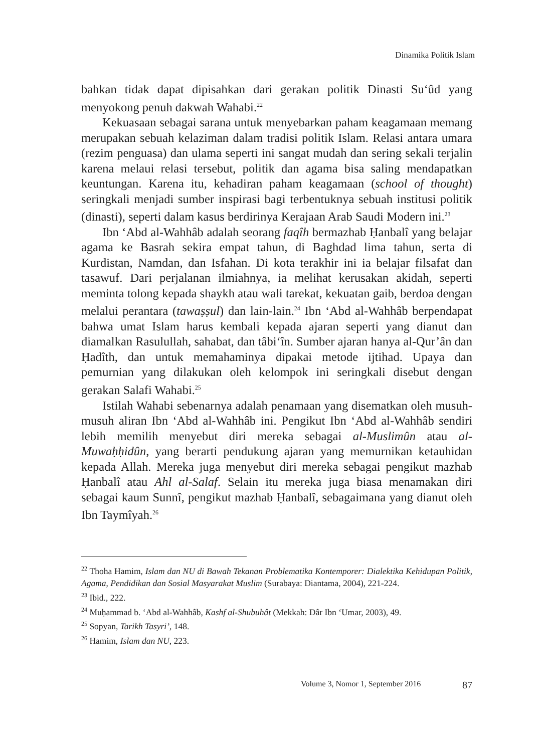Dinamika Politik Islam
bahkan tidak dapat dipisahkan dari gerakan politik Dinasti Su‘ûd yang menyokong penuh dakwah Wahabi.<sup>22</sup>
Kekuasaan sebagai sarana untuk menyebarkan paham keagamaan memang merupakan sebuah kelaziman dalam tradisi politik Islam. Relasi antara umara (rezim penguasa) dan ulama seperti ini sangat mudah dan sering sekali terjalin karena melaui relasi tersebut, politik dan agama bisa saling mendapatkan keuntungan. Karena itu, kehadiran paham keagamaan (school of thought) seringkali menjadi sumber inspirasi bagi terbentuknya sebuah institusi politik (dinasti), seperti dalam kasus berdirinya Kerajaan Arab Saudi Modern ini.<sup>23</sup>
Ibn ‘Abd al-Wahhâb adalah seorang faqîh bermazhab Ḥanbalî yang belajar agama ke Basrah sekira empat tahun, di Baghdad lima tahun, serta di Kurdistan, Namdan, dan Isfahan. Di kota terakhir ini ia belajar filsafat dan tasawuf. Dari perjalanan ilmiahnya, ia melihat kerusakan akidah, seperti meminta tolong kepada shaykh atau wali tarekat, kekuatan gaib, berdoa dengan melalui perantara (tawaṣṣul) dan lain-lain.<sup>24</sup> Ibn ‘Abd al-Wahhâb berpendapat bahwa umat Islam harus kembali kepada ajaran seperti yang dianut dan diamalkan Rasulullah, sahabat, dan tâbi‘în. Sumber ajaran hanya al-Qur’ân dan Ḥadîth, dan untuk memahaminya dipakai metode ijtihad. Upaya dan pemurnian yang dilakukan oleh kelompok ini seringkali disebut dengan gerakan Salafi Wahabi.<sup>25</sup>
Istilah Wahabi sebenarnya adalah penamaan yang disematkan oleh musuh-musuh aliran Ibn ‘Abd al-Wahhâb ini. Pengikut Ibn ‘Abd al-Wahhâb sendiri lebih memilih menyebut diri mereka sebagai al-Muslimûn atau al-Muwaḥḥidûn, yang berarti pendukung ajaran yang memurnikan ketauhidan kepada Allah. Mereka juga menyebut diri mereka sebagai pengikut mazhab Ḥanbalî atau Ahl al-Salaf. Selain itu mereka juga biasa menamakan diri sebagai kaum Sunnî, pengikut mazhab Ḥanbalî, sebagaimana yang dianut oleh Ibn Taymîyah.<sup>26</sup>
<sup>22</sup> Thoha Hamim, Islam dan NU di Bawah Tekanan Problematika Kontemporer: Dialektika Kehidupan Politik, Agama, Pendidikan dan Sosial Masyarakat Muslim (Surabaya: Diantama, 2004), 221-224.
<sup>23</sup> Ibid., 222.
<sup>24</sup> Muḥammad b. ‘Abd al-Wahhâb, Kashf al-Shubuhât (Mekkah: Dâr Ibn ‘Umar, 2003), 49.
<sup>25</sup> Sopyan, Tarikh Tasyri’, 148.
<sup>26</sup> Hamim, Islam dan NU, 223.
Volume 3, Nomor 1, September 2016 87